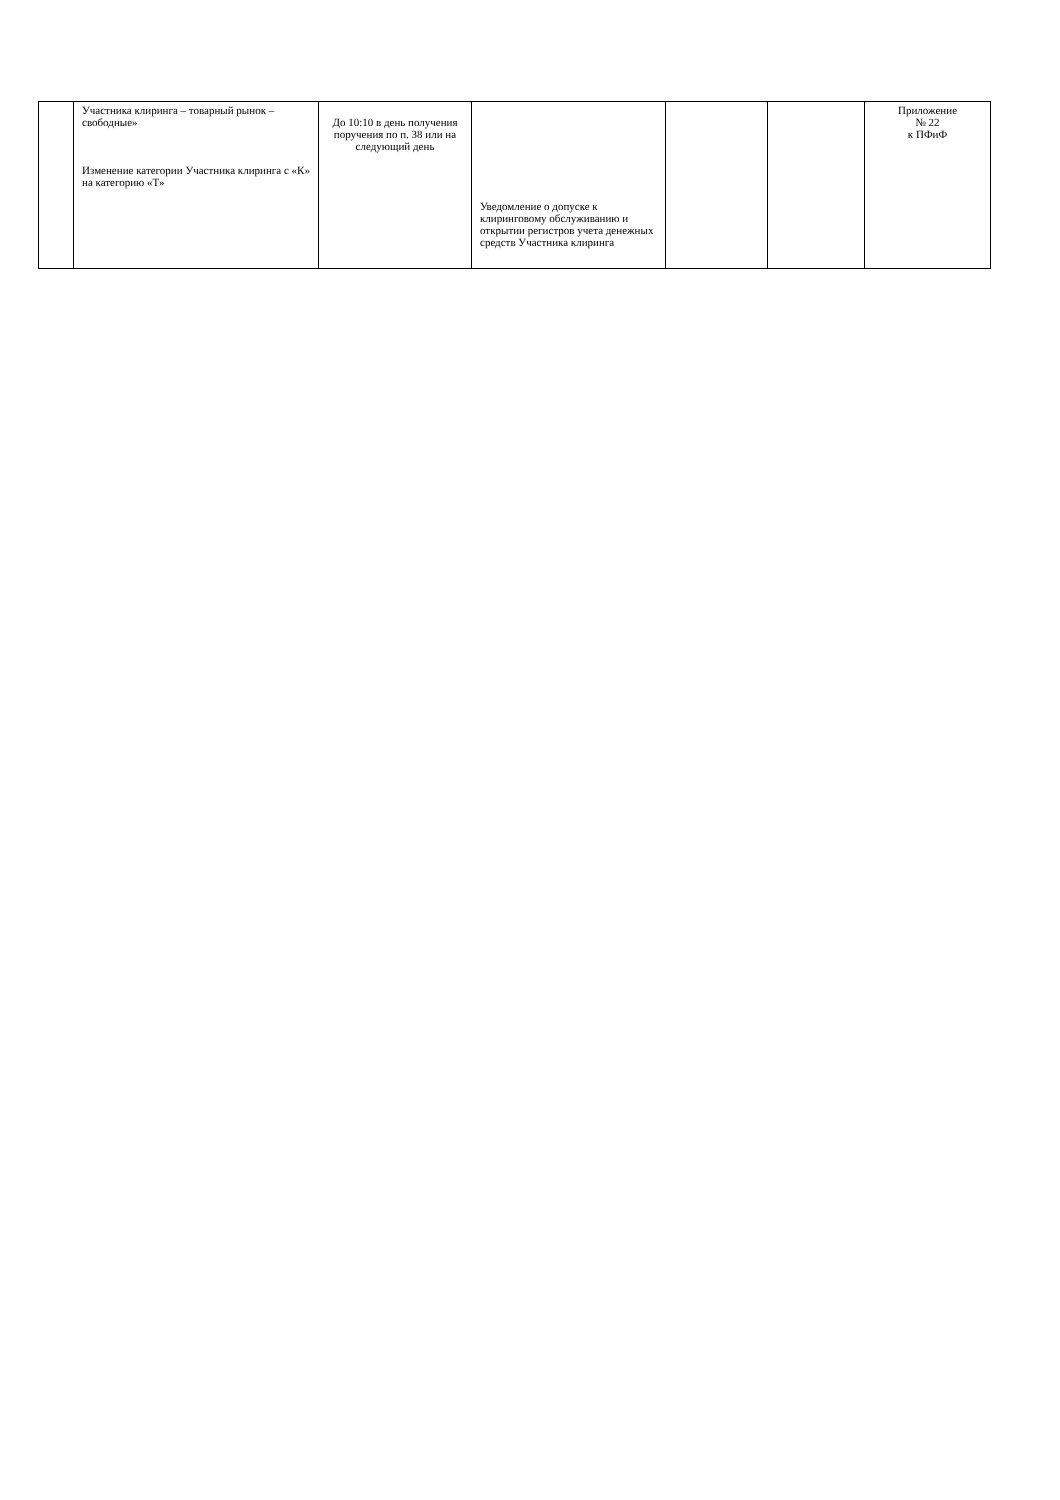| | Участника клиринга – товарный рынок – свободные» Изменение категории Участника клиринга с «К» на категорию «Т» | До 10:10 в день получения поручения по п. 38 или на следующий день | Уведомление о допуске к клиринговому обслуживанию и открытии регистров учета денежных средств Участника клиринга | | | Приложение № 22 к ПФиФ |